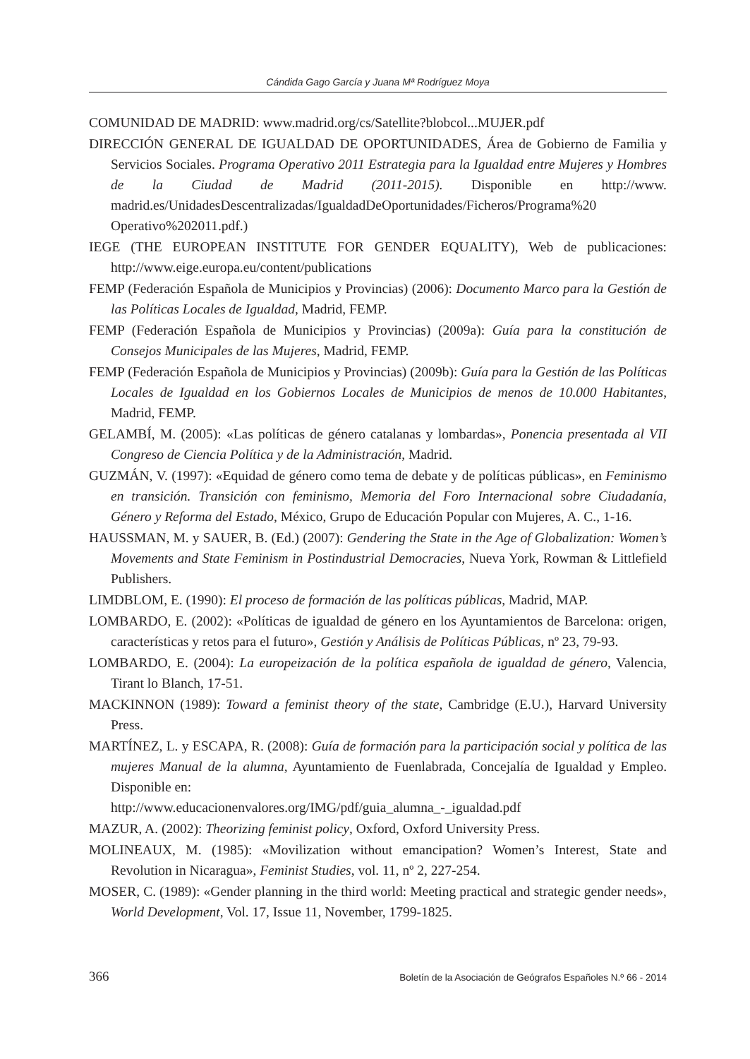Cándida Gago García y Juana Mª Rodríguez Moya
COMUNIDAD DE MADRID: www.madrid.org/cs/Satellite?blobcol...MUJER.pdf
DIRECCIÓN GENERAL DE IGUALDAD DE OPORTUNIDADES, Área de Gobierno de Familia y Servicios Sociales. Programa Operativo 2011 Estrategia para la Igualdad entre Mujeres y Hombres de la Ciudad de Madrid (2011-2015). Disponible en http://www. madrid.es/UnidadesDescentralizadas/IgualdadDeOportunidades/Ficheros/Programa%20 Operativo%202011.pdf.)
IEGE (THE EUROPEAN INSTITUTE FOR GENDER EQUALITY), Web de publicaciones: http://www.eige.europa.eu/content/publications
FEMP (Federación Española de Municipios y Provincias) (2006): Documento Marco para la Gestión de las Políticas Locales de Igualdad, Madrid, FEMP.
FEMP (Federación Española de Municipios y Provincias) (2009a): Guía para la constitución de Consejos Municipales de las Mujeres, Madrid, FEMP.
FEMP (Federación Española de Municipios y Provincias) (2009b): Guía para la Gestión de las Políticas Locales de Igualdad en los Gobiernos Locales de Municipios de menos de 10.000 Habitantes, Madrid, FEMP.
GELAMBÍ, M. (2005): «Las políticas de género catalanas y lombardas», Ponencia presentada al VII Congreso de Ciencia Política y de la Administración, Madrid.
GUZMÁN, V. (1997): «Equidad de género como tema de debate y de políticas públicas», en Feminismo en transición. Transición con feminismo, Memoria del Foro Internacional sobre Ciudadanía, Género y Reforma del Estado, México, Grupo de Educación Popular con Mujeres, A. C., 1-16.
HAUSSMAN, M. y SAUER, B. (Ed.) (2007): Gendering the State in the Age of Globalization: Women’s Movements and State Feminism in Postindustrial Democracies, Nueva York, Rowman & Littlefield Publishers.
LIMDBLOM, E. (1990): El proceso de formación de las políticas públicas, Madrid, MAP.
LOMBARDO, E. (2002): «Políticas de igualdad de género en los Ayuntamientos de Barcelona: origen, características y retos para el futuro», Gestión y Análisis de Políticas Públicas, nº 23, 79-93.
LOMBARDO, E. (2004): La europeización de la política española de igualdad de género, Valencia, Tirant lo Blanch, 17-51.
MACKINNON (1989): Toward a feminist theory of the state, Cambridge (E.U.), Harvard University Press.
MARTÍNEZ, L. y ESCAPA, R. (2008): Guía de formación para la participación social y política de las mujeres Manual de la alumna, Ayuntamiento de Fuenlabrada, Concejalía de Igualdad y Empleo. Disponible en:
http://www.educacionenvalores.org/IMG/pdf/guia_alumna_-_igualdad.pdf
MAZUR, A. (2002): Theorizing feminist policy, Oxford, Oxford University Press.
MOLINEAUX, M. (1985): «Movilization without emancipation? Women’s Interest, State and Revolution in Nicaragua», Feminist Studies, vol. 11, nº 2, 227-254.
MOSER, C. (1989): «Gender planning in the third world: Meeting practical and strategic gender needs», World Development, Vol. 17, Issue 11, November, 1799-1825.
366 Boletín de la Asociación de Geógrafos Españoles N.º 66 - 2014